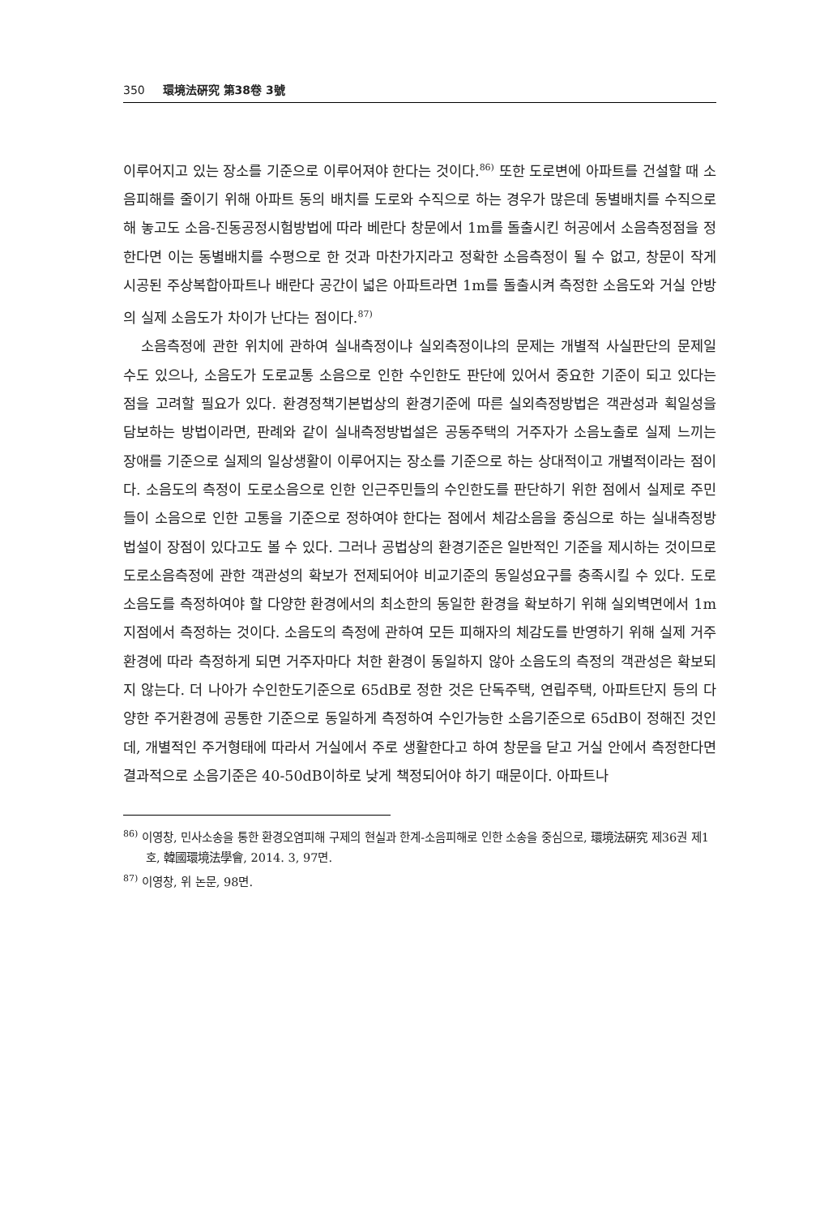350 環境法硏究 第38卷 3號
이루어지고 있는 장소를 기준으로 이루어져야 한다는 것이다.<sup>86)</sup> 또한 도로변에 아파트를 건설할 때 소음피해를 줄이기 위해 아파트 동의 배치를 도로와 수직으로 하는 경우가 많은데 동별배치를 수직으로 해 놓고도 소음-진동공정시험방법에 따라 베란다 창문에서 1m를 돌출시킨 허공에서 소음측정점을 정한다면 이는 동별배치를 수평으로 한 것과 마찬가지라고 정확한 소음측정이 될 수 없고, 창문이 작게 시공된 주상복합아파트나 배란다 공간이 넓은 아파트라면 1m를 돌출시켜 측정한 소음도와 거실 안방의 실제 소음도가 차이가 난다는 점이다.<sup>87)</sup>
소음측정에 관한 위치에 관하여 실내측정이냐 실외측정이냐의 문제는 개별적 사실판단의 문제일 수도 있으나, 소음도가 도로교통 소음으로 인한 수인한도 판단에 있어서 중요한 기준이 되고 있다는 점을 고려할 필요가 있다. 환경정책기본법상의 환경기준에 따른 실외측정방법은 객관성과 획일성을 담보하는 방법이라면, 판례와 같이 실내측정방법설은 공동주택의 거주자가 소음노출로 실제 느끼는 장애를 기준으로 실제의 일상생활이 이루어지는 장소를 기준으로 하는 상대적이고 개별적이라는 점이다. 소음도의 측정이 도로소음으로 인한 인근주민들의 수인한도를 판단하기 위한 점에서 실제로 주민들이 소음으로 인한 고통을 기준으로 정하여야 한다는 점에서 체감소음을 중심으로 하는 실내측정방법설이 장점이 있다고도 볼 수 있다. 그러나 공법상의 환경기준은 일반적인 기준을 제시하는 것이므로 도로소음측정에 관한 객관성의 확보가 전제되어야 비교기준의 동일성요구를 충족시킬 수 있다. 도로소음도를 측정하여야 할 다양한 환경에서의 최소한의 동일한 환경을 확보하기 위해 실외벽면에서 1m지점에서 측정하는 것이다. 소음도의 측정에 관하여 모든 피해자의 체감도를 반영하기 위해 실제 거주환경에 따라 측정하게 되면 거주자마다 처한 환경이 동일하지 않아 소음도의 측정의 객관성은 확보되지 않는다. 더 나아가 수인한도기준으로 65dB로 정한 것은 단독주택, 연립주택, 아파트단지 등의 다양한 주거환경에 공통한 기준으로 동일하게 측정하여 수인가능한 소음기준으로 65dB이 정해진 것인데, 개별적인 주거형태에 따라서 거실에서 주로 생활한다고 하여 창문을 닫고 거실 안에서 측정한다면 결과적으로 소음기준은 40-50dB이하로 낮게 책정되어야 하기 때문이다. 아파트나
<sup>86)</sup> 이영창, 민사소송을 통한 환경오염피해 구제의 현실과 한계-소음피해로 인한 소송을 중심으로, 環境法硏究 제36권 제1호, 韓國環境法學會, 2014. 3, 97면.
<sup>87)</sup> 이영창, 위 논문, 98면.